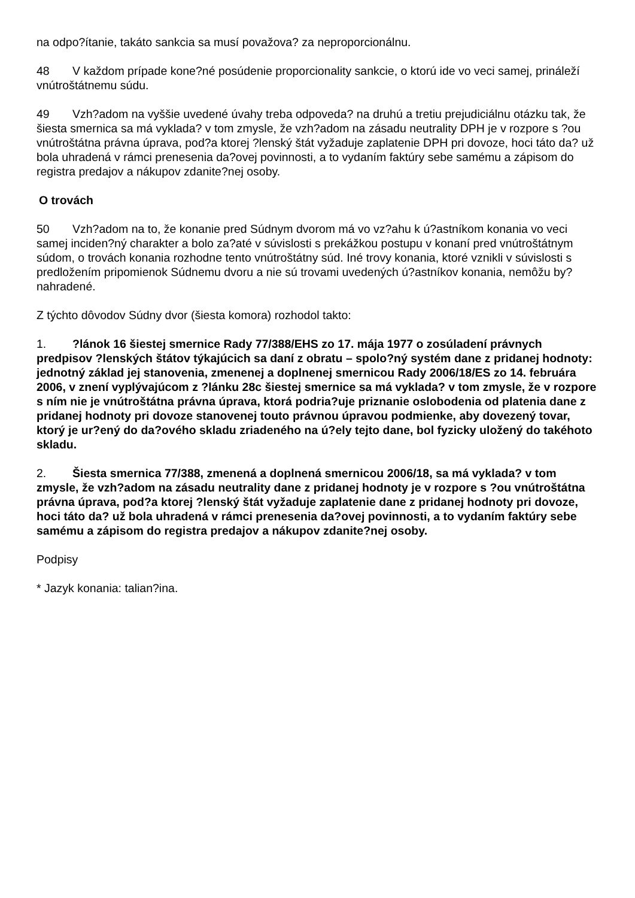na odpo?ítanie, takáto sankcia sa musí považova? za neproporcionálnu.
48 V každom prípade kone?né posúdenie proporcionality sankcie, o ktorú ide vo veci samej, prináleží vnútroštátnemu súdu.
49 Vzh?adom na vyššie uvedené úvahy treba odpoveda? na druhú a tretiu prejudiciálnu otázku tak, že šiesta smernica sa má vyklada? v tom zmysle, že vzh?adom na zásadu neutrality DPH je v rozpore s ?ou vnútroštátna právna úprava, pod?a ktorej ?lenský štát vyžaduje zaplatenie DPH pri dovoze, hoci táto da? už bola uhradená v rámci prenesenia da?ovej povinnosti, a to vydaním faktúry sebe samému a zápisom do registra predajov a nákupov zdanite?nej osoby.
O trovách
50 Vzh?adom na to, že konanie pred Súdnym dvorom má vo vz?ahu k ú?astníkom konania vo veci samej inciden?ný charakter a bolo za?até v súvislosti s prekážkou postupu v konaní pred vnútroštátnym súdom, o trovách konania rozhodne tento vnútroštátny súd. Iné trovy konania, ktoré vznikli v súvislosti s predložením pripomienok Súdnemu dvoru a nie sú trovami uvedených ú?astníkov konania, nemôžu by? nahradené.
Z týchto dôvodov Súdny dvor (šiesta komora) rozhodol takto:
1.?lánok 16 šiestej smernice Rady 77/388/EHS zo 17. mája 1977 o zosúladení právnych predpisov ?lenských štátov týkajúcich sa daní z obratu – spolo?ný systém dane z pridanej hodnoty: jednotný základ jej stanovenia, zmenenej a doplnenej smernicou Rady 2006/18/ES zo 14. februára 2006, v znení vyplývajúcom z ?lánku 28c šiestej smernice sa má vyklada? v tom zmysle, že v rozpore s ním nie je vnútroštátna právna úprava, ktorá podria?uje priznanie oslobodenia od platenia dane z pridanej hodnoty pri dovoze stanovenej touto právnou úpravou podmienke, aby dovezený tovar, ktorý je ur?ený do da?ového skladu zriadeného na ú?ely tejto dane, bol fyzicky uložený do takéhoto skladu.
2. Šiesta smernica 77/388, zmenená a doplnená smernicou 2006/18, sa má vyklada? v tom zmysle, že vzh?adom na zásadu neutrality dane z pridanej hodnoty je v rozpore s ?ou vnútroštátna právna úprava, pod?a ktorej ?lenský štát vyžaduje zaplatenie dane z pridanej hodnoty pri dovoze, hoci táto da? už bola uhradená v rámci prenesenia da?ovej povinnosti, a to vydaním faktúry sebe samému a zápisom do registra predajov a nákupov zdanite?nej osoby.
Podpisy
* Jazyk konania: talian?ina.